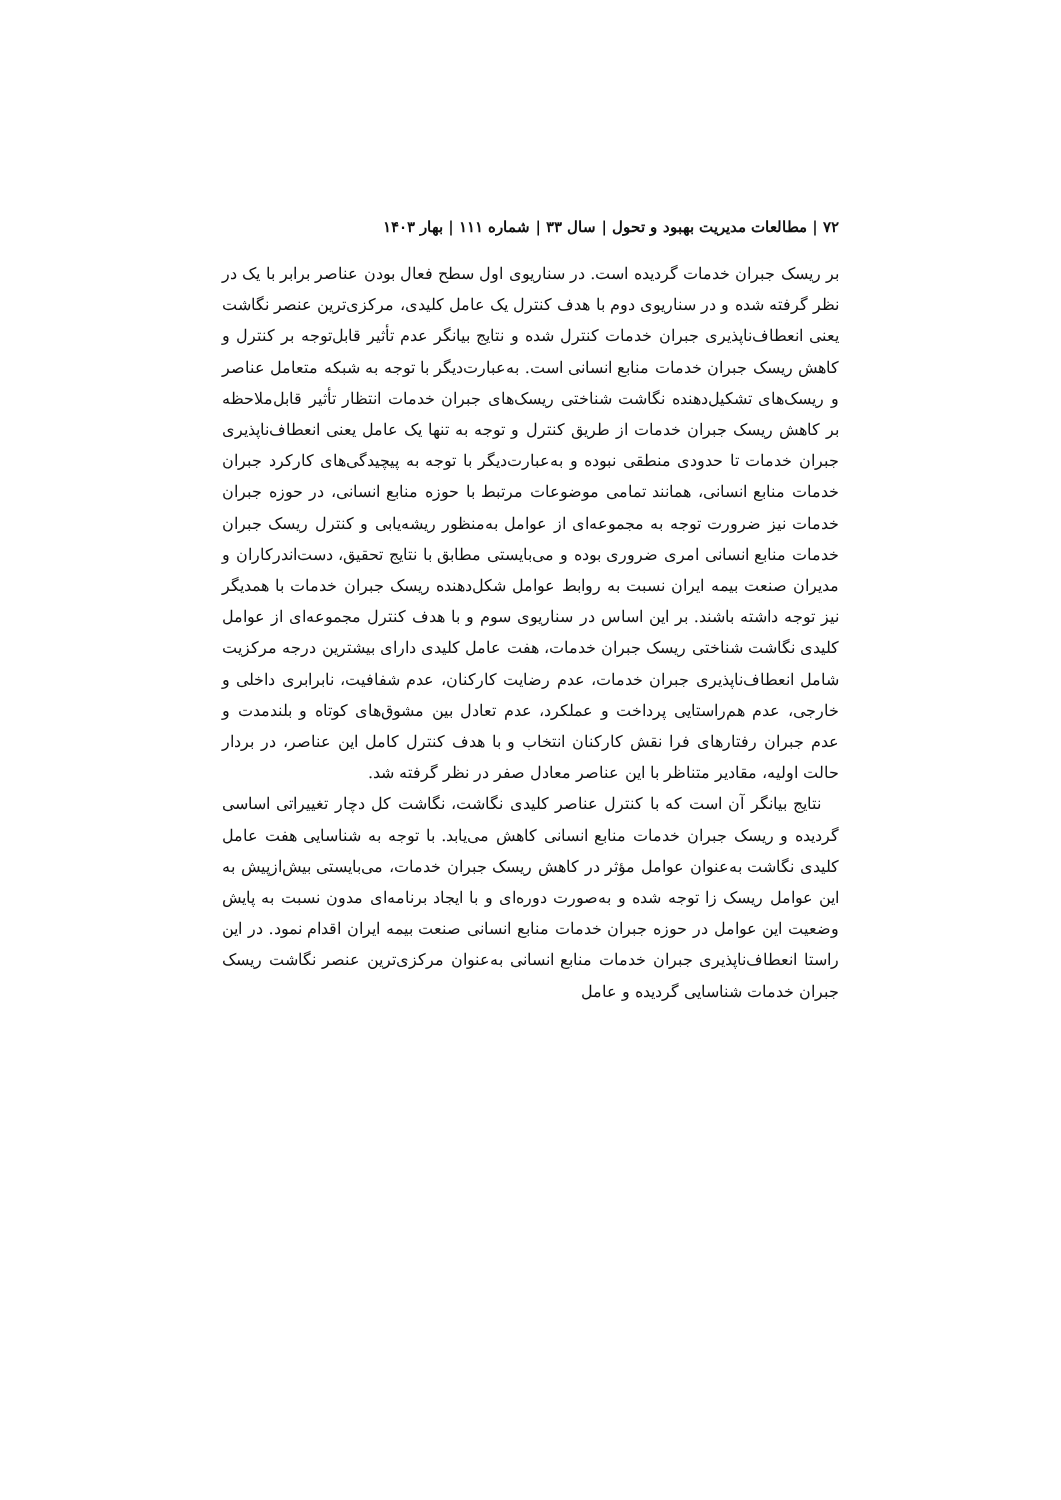۷۲ | مطالعات مدیریت بهبود و تحول | سال ۳۳ | شماره ۱۱۱ | بهار ۱۴۰۳
بر ریسک جبران خدمات گردیده است. در سناریوی اول سطح فعال بودن عناصر برابر با یک در نظر گرفته شده و در سناریوی دوم با هدف کنترل یک عامل کلیدی، مرکزی‌ترین عنصر نگاشت یعنی انعطاف‌ناپذیری جبران خدمات کنترل شده و نتایج بیانگر عدم تأثیر قابل‌توجه بر کنترل و کاهش ریسک جبران خدمات منابع انسانی است. به‌عبارت‌دیگر با توجه به شبکه متعامل عناصر و ریسک‌های تشکیل‌دهنده نگاشت شناختی ریسک‌های جبران خدمات انتظار تأثیر قابل‌ملاحظه بر کاهش ریسک جبران خدمات از طریق کنترل و توجه به تنها یک عامل یعنی انعطاف‌ناپذیری جبران خدمات تا حدودی منطقی نبوده و به‌عبارت‌دیگر با توجه به پیچیدگی‌های کارکرد جبران خدمات منابع انسانی، همانند تمامی موضوعات مرتبط با حوزه منابع انسانی، در حوزه جبران خدمات نیز ضرورت توجه به مجموعه‌ای از عوامل به‌منظور ریشه‌یابی و کنترل ریسک جبران خدمات منابع انسانی امری ضروری بوده و می‌بایستی مطابق با نتایج تحقیق، دست‌اندرکاران و مدیران صنعت بیمه ایران نسبت به روابط عوامل شکل‌دهنده ریسک جبران خدمات با همدیگر نیز توجه داشته باشند. بر این اساس در سناریوی سوم و با هدف کنترل مجموعه‌ای از عوامل کلیدی نگاشت شناختی ریسک جبران خدمات، هفت عامل کلیدی دارای بیشترین درجه مرکزیت شامل انعطاف‌ناپذیری جبران خدمات، عدم رضایت کارکنان، عدم شفافیت، نابرابری داخلی و خارجی، عدم هم‌راستایی پرداخت و عملکرد، عدم تعادل بین مشوق‌های کوتاه و بلندمدت و عدم جبران رفتارهای فرا نقش کارکنان انتخاب و با هدف کنترل کامل این عناصر، در بردار حالت اولیه، مقادیر متناظر با این عناصر معادل صفر در نظر گرفته شد.
نتایج بیانگر آن است که با کنترل عناصر کلیدی نگاشت، نگاشت کل دچار تغییراتی اساسی گردیده و ریسک جبران خدمات منابع انسانی کاهش می‌یابد. با توجه به شناسایی هفت عامل کلیدی نگاشت به‌عنوان عوامل مؤثر در کاهش ریسک جبران خدمات، می‌بایستی بیش‌ازپیش به این عوامل ریسک زا توجه شده و به‌صورت دوره‌ای و با ایجاد برنامه‌ای مدون نسبت به پایش وضعیت این عوامل در حوزه جبران خدمات منابع انسانی صنعت بیمه ایران اقدام نمود. در این راستا انعطاف‌ناپذیری جبران خدمات منابع انسانی به‌عنوان مرکزی‌ترین عنصر نگاشت ریسک جبران خدمات شناسایی گردیده و عامل